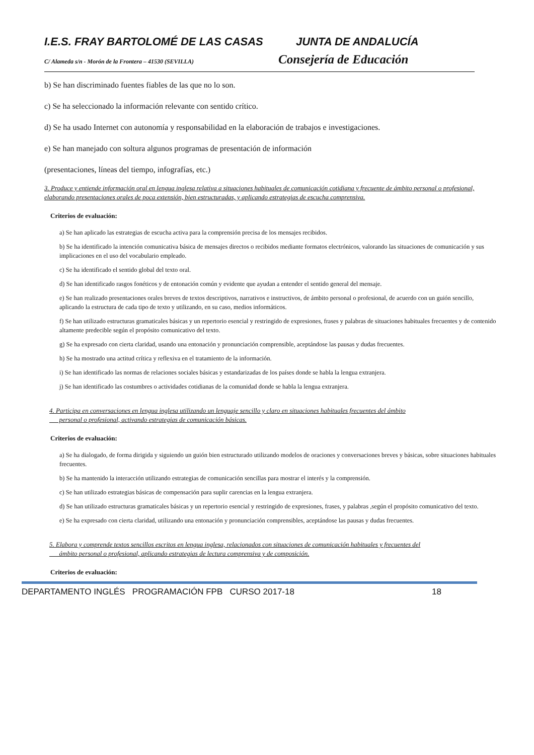I.E.S. FRAY BARTOLOMÉ DE LAS CASAS JUNTA DE ANDALUCÍA
C/ Alameda s/n - Morón de la Frontera – 41530 (SEVILLA)
Consejería de Educación
b) Se han discriminado fuentes fiables de las que no lo son.
c) Se ha seleccionado la información relevante con sentido crítico.
d) Se ha usado Internet con autonomía y responsabilidad en la elaboración de trabajos e investigaciones.
e) Se han manejado con soltura algunos programas de presentación de información
(presentaciones, líneas del tiempo, infografías, etc.)
3. Produce y entiende información oral en lengua inglesa relativa a situaciones habituales de comunicación cotidiana y frecuente de ámbito personal o profesional, elaborando presentaciones orales de poca extensión, bien estructuradas, y aplicando estrategias de escucha comprensiva.
Criterios de evaluación:
a) Se han aplicado las estrategias de escucha activa para la comprensión precisa de los mensajes recibidos.
b) Se ha identificado la intención comunicativa básica de mensajes directos o recibidos mediante formatos electrónicos, valorando las situaciones de comunicación y sus implicaciones en el uso del vocabulario empleado.
c) Se ha identificado el sentido global del texto oral.
d) Se han identificado rasgos fonéticos y de entonación común y evidente que ayudan a entender el sentido general del mensaje.
e) Se han realizado presentaciones orales breves de textos descriptivos, narrativos e instructivos, de ámbito personal o profesional, de acuerdo con un guión sencillo, aplicando la estructura de cada tipo de texto y utilizando, en su caso, medios informáticos.
f) Se han utilizado estructuras gramaticales básicas y un repertorio esencial y restringido de expresiones, frases y palabras de situaciones habituales frecuentes y de contenido altamente predecible según el propósito comunicativo del texto.
g) Se ha expresado con cierta claridad, usando una entonación y pronunciación comprensible, aceptándose las pausas y dudas frecuentes.
h) Se ha mostrado una actitud crítica y reflexiva en el tratamiento de la información.
i) Se han identificado las normas de relaciones sociales básicas y estandarizadas de los países donde se habla la lengua extranjera.
j) Se han identificado las costumbres o actividades cotidianas de la comunidad donde se habla la lengua extranjera.
4. Participa en conversaciones en lengua inglesa utilizando un lenguaje sencillo y claro en situaciones habituales frecuentes del ámbito
personal o profesional, activando estrategias de comunicación básicas.
Criterios de evaluación:
a) Se ha dialogado, de forma dirigida y siguiendo un guión bien estructurado utilizando modelos de oraciones y conversaciones breves y básicas, sobre situaciones habituales frecuentes.
b) Se ha mantenido la interacción utilizando estrategias de comunicación sencillas para mostrar el interés y la comprensión.
c) Se han utilizado estrategias básicas de compensación para suplir carencias en la lengua extranjera.
d) Se han utilizado estructuras gramaticales básicas y un repertorio esencial y restringido de expresiones, frases, y palabras ,según el propósito comunicativo del texto.
e) Se ha expresado con cierta claridad, utilizando una entonación y pronunciación comprensibles, aceptándose las pausas y dudas frecuentes.
5. Elabora y comprende textos sencillos escritos en lengua inglesa, relacionados con situaciones de comunicación habituales y frecuentes del
ámbito personal o profesional, aplicando estrategias de lectura comprensiva y de composición.
Criterios de evaluación:
DEPARTAMENTO INGLÉS PROGRAMACIÓN FPB CURSO 2017-18 18